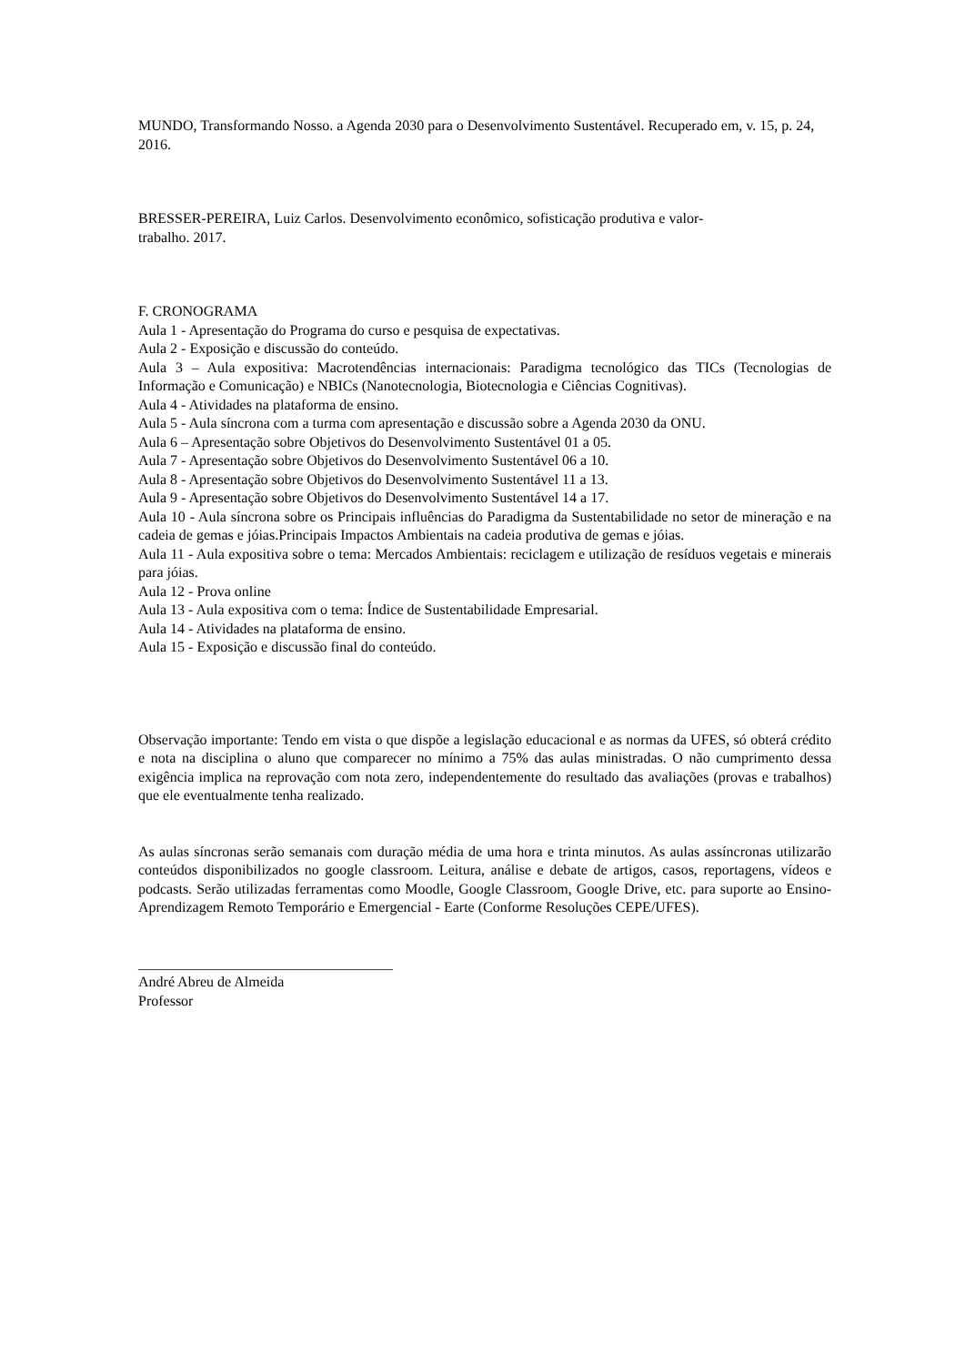MUNDO, Transformando Nosso. a Agenda 2030 para o Desenvolvimento Sustentável. Recuperado em, v. 15, p. 24, 2016.
BRESSER-PEREIRA, Luiz Carlos. Desenvolvimento econômico, sofisticação produtiva e valor-
trabalho. 2017.
F. CRONOGRAMA
Aula 1 - Apresentação do Programa do curso e pesquisa de expectativas.
Aula 2 - Exposição e discussão do conteúdo.
Aula 3 – Aula expositiva: Macrotendências internacionais: Paradigma tecnológico das TICs (Tecnologias de Informação e Comunicação) e NBICs (Nanotecnologia, Biotecnologia e Ciências Cognitivas).
Aula 4 - Atividades na plataforma de ensino.
Aula 5 - Aula síncrona com a turma com apresentação e discussão sobre a Agenda 2030 da ONU.
Aula 6 – Apresentação sobre Objetivos do Desenvolvimento Sustentável 01 a 05.
Aula 7 - Apresentação sobre Objetivos do Desenvolvimento Sustentável 06 a 10.
Aula 8 - Apresentação sobre Objetivos do Desenvolvimento Sustentável 11 a 13.
Aula 9 - Apresentação sobre Objetivos do Desenvolvimento Sustentável 14 a 17.
Aula 10 - Aula síncrona sobre os Principais influências do Paradigma da Sustentabilidade no setor de mineração e na cadeia de gemas e jóias.Principais Impactos Ambientais na cadeia produtiva de gemas e jóias.
Aula 11 - Aula expositiva sobre o tema: Mercados Ambientais: reciclagem e utilização de resíduos vegetais e minerais para jóias.
Aula 12 - Prova online
Aula 13 - Aula expositiva com o tema: Índice de Sustentabilidade Empresarial.
Aula 14 - Atividades na plataforma de ensino.
Aula 15 - Exposição e discussão final do conteúdo.
Observação importante: Tendo em vista o que dispõe a legislação educacional e as normas da UFES, só obterá crédito e nota na disciplina o aluno que comparecer no mínimo a 75% das aulas ministradas. O não cumprimento dessa exigência implica na reprovação com nota zero, independentemente do resultado das avaliações (provas e trabalhos) que ele eventualmente tenha realizado.
As aulas síncronas serão semanais com duração média de uma hora e trinta minutos. As aulas assíncronas utilizarão conteúdos disponibilizados no google classroom. Leitura, análise e debate de artigos, casos, reportagens, vídeos e podcasts. Serão utilizadas ferramentas como Moodle, Google Classroom, Google Drive, etc. para suporte ao Ensino-Aprendizagem Remoto Temporário e Emergencial - Earte (Conforme Resoluções CEPE/UFES).
___________________________________
André Abreu de Almeida
Professor